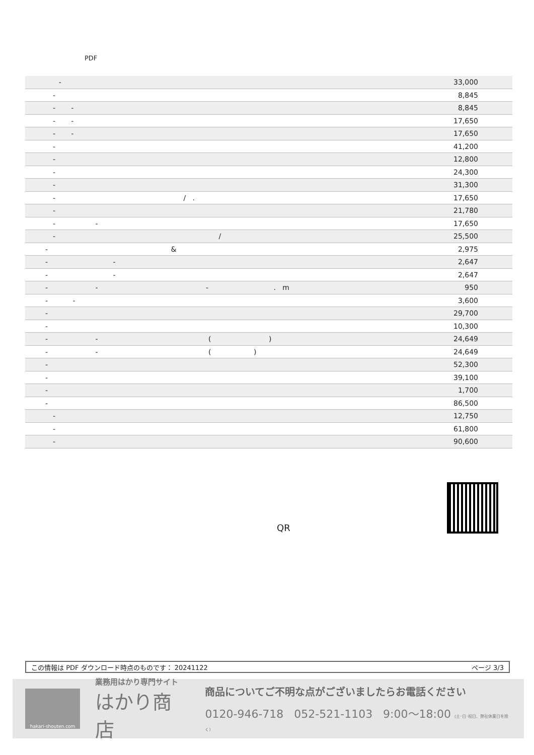PDF
| - | 33,000 |
| - | 8,845 |
| - - | 8,845 |
| - - | 17,650 |
| - - | 17,650 |
| - | 41,200 |
| - | 12,800 |
| - | 24,300 |
| - | 31,300 |
| - / . | 17,650 |
| - | 21,780 |
| - - | 17,650 |
| - / | 25,500 |
| - & | 2,975 |
| - - | 2,647 |
| - - | 2,647 |
| - - - . m | 950 |
| - - | 3,600 |
| - | 29,700 |
| - | 10,300 |
| - - ( ) | 24,649 |
| - - ( ) | 24,649 |
| - | 52,300 |
| - | 39,100 |
| - | 1,700 |
| - | 86,500 |
| - | 12,750 |
| - | 61,800 |
| - | 90,600 |
QR
この情報は PDF ダウンロード時点のものです： 20241122 ページ 3/3
hakari-shouten.com
業務用はかり専門サイト
はかり商店
商品についてご不明な点がございましたらお電話ください
0120-946-718 052-521-1103 9:00〜18:00 (土･日･祝日、弊社休業日を除く)